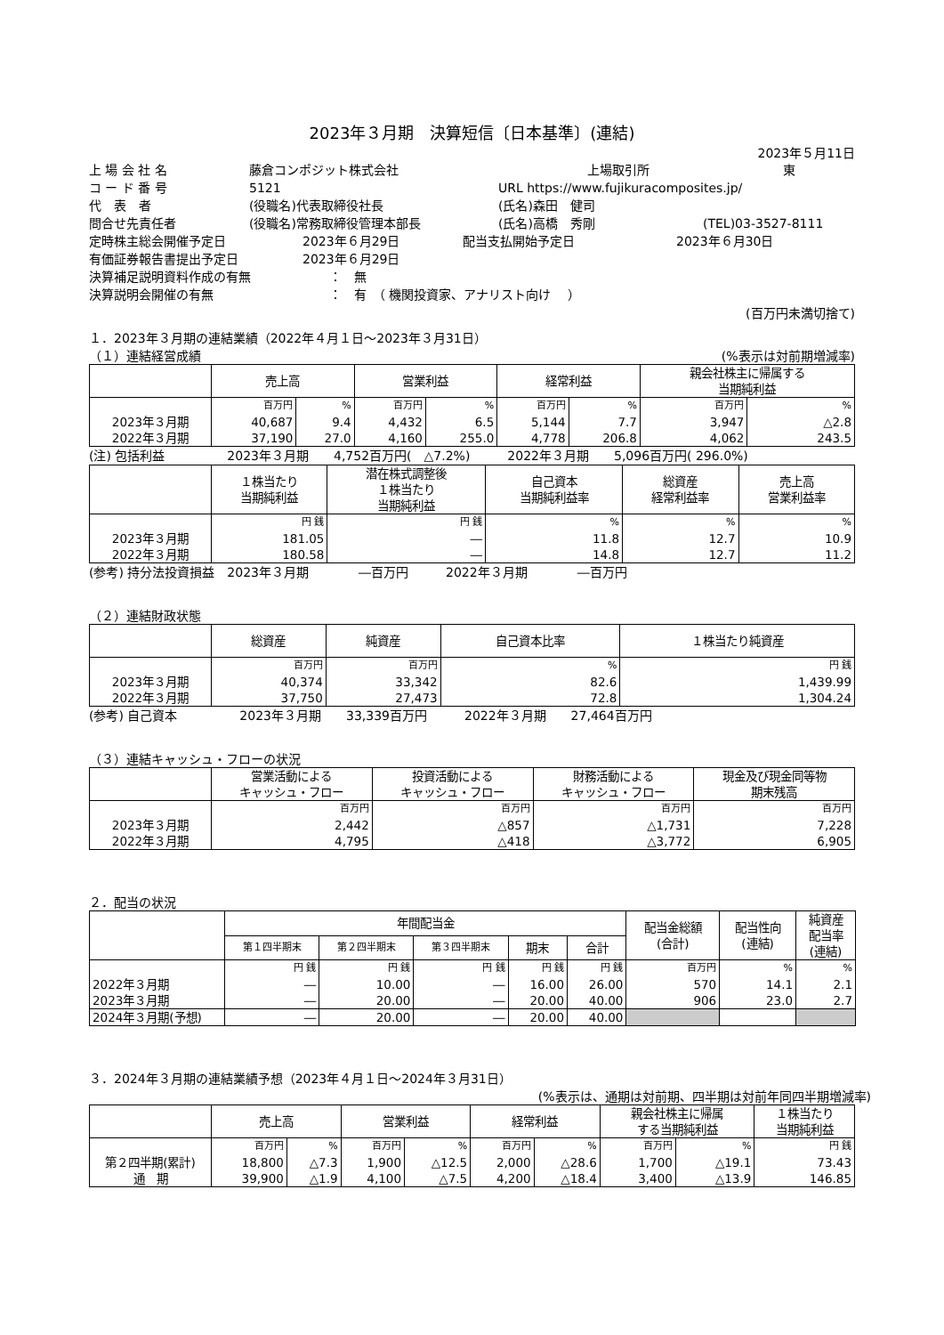2023年３月期　決算短信〔日本基準〕(連結)
2023年５月11日
上 場 会 社 名 藤倉コンポジット株式会社 上場取引所 東
コ ー ド 番 号 5121 URL https://www.fujikuracomposites.jp/
代　表　者 (役職名)代表取締役社長 (氏名)森田　健司
問合せ先責任者 (役職名)常務取締役管理本部長 (氏名)高橋　秀剛 (TEL)03-3527-8111
定時株主総会開催予定日 2023年６月29日 配当支払開始予定日 2023年６月30日
有価証券報告書提出予定日 2023年６月29日
決算補足説明資料作成の有無 ：　無
決算説明会開催の有無 ：　有　（ 機関投資家、アナリスト向け　 ）
(百万円未満切捨て)
１．2023年３月期の連結業績（2022年４月１日～2023年３月31日）
（１）連結経営成績 (%表示は対前期増減率)
| | 売上高 | | 営業利益 | | 経常利益 | | 親会社株主に帰属する 当期純利益 | |
| --- | --- | --- | --- | --- | --- | --- | --- | --- |
| | 百万円 | % | 百万円 | % | 百万円 | % | 百万円 | % |
| 2023年３月期 | 40,687 | 9.4 | 4,432 | 6.5 | 5,144 | 7.7 | 3,947 | △2.8 |
| 2022年３月期 | 37,190 | 27.0 | 4,160 | 255.0 | 4,778 | 206.8 | 4,062 | 243.5 |
(注) 包括利益　　　　　2023年３月期　　4,752百万円(　△7.2%)　　　2022年３月期　　5,096百万円( 296.0%)
| | １株当たり 当期純利益 | 潜在株式調整後 １株当たり 当期純利益 | 自己資本 当期純利益率 | 総資産 経常利益率 | 売上高 営業利益率 |
| --- | --- | --- | --- | --- | --- |
| | 円 銭 | 円 銭 | % | % | % |
| 2023年３月期 | 181.05 | ― | 11.8 | 12.7 | 10.9 |
| 2022年３月期 | 180.58 | ― | 14.8 | 12.7 | 11.2 |
(参考) 持分法投資損益　2023年３月期　　　　―百万円　　　2022年３月期　　　　―百万円
（２）連結財政状態
| | 総資産 | 純資産 | 自己資本比率 | １株当たり純資産 |
| --- | --- | --- | --- | --- |
| | 百万円 | 百万円 | % | 円 銭 |
| 2023年３月期 | 40,374 | 33,342 | 82.6 | 1,439.99 |
| 2022年３月期 | 37,750 | 27,473 | 72.8 | 1,304.24 |
(参考) 自己資本　　　　　2023年３月期　　33,339百万円　　　2022年３月期　　27,464百万円
（３）連結キャッシュ・フローの状況
| | 営業活動による キャッシュ・フロー | 投資活動による キャッシュ・フロー | 財務活動による キャッシュ・フロー | 現金及び現金同等物 期末残高 |
| --- | --- | --- | --- | --- |
| | 百万円 | 百万円 | 百万円 | 百万円 |
| 2023年３月期 | 2,442 | △857 | △1,731 | 7,228 |
| 2022年３月期 | 4,795 | △418 | △3,772 | 6,905 |
２．配当の状況
| | 年間配当金 | | | | | 配当金総額 (合計) | 配当性向 (連結) | 純資産 配当率 (連結) |
| --- | --- | --- | --- | --- | --- | --- | --- | --- |
| | 第１四半期末 | 第２四半期末 | 第３四半期末 | 期末 | 合計 | | | |
| | 円 銭 | 円 銭 | 円 銭 | 円 銭 | 円 銭 | 百万円 | % | % |
| 2022年３月期 | ― | 10.00 | ― | 16.00 | 26.00 | 570 | 14.1 | 2.1 |
| 2023年３月期 | ― | 20.00 | ― | 20.00 | 40.00 | 906 | 23.0 | 2.7 |
| 2024年３月期(予想) | ― | 20.00 | ― | 20.00 | 40.00 | | | |
３．2024年３月期の連結業績予想（2023年４月１日～2024年３月31日）
(%表示は、通期は対前期、四半期は対前年同四半期増減率)
| | 売上高 | | 営業利益 | | 経常利益 | | 親会社株主に帰属 する当期純利益 | | １株当たり 当期純利益 |
| --- | --- | --- | --- | --- | --- | --- | --- | --- | --- |
| | 百万円 | % | 百万円 | % | 百万円 | % | 百万円 | % | 円 銭 |
| 第２四半期(累計) | 18,800 | △7.3 | 1,900 | △12.5 | 2,000 | △28.6 | 1,700 | △19.1 | 73.43 |
| 通 期 | 39,900 | △1.9 | 4,100 | △7.5 | 4,200 | △18.4 | 3,400 | △13.9 | 146.85 |